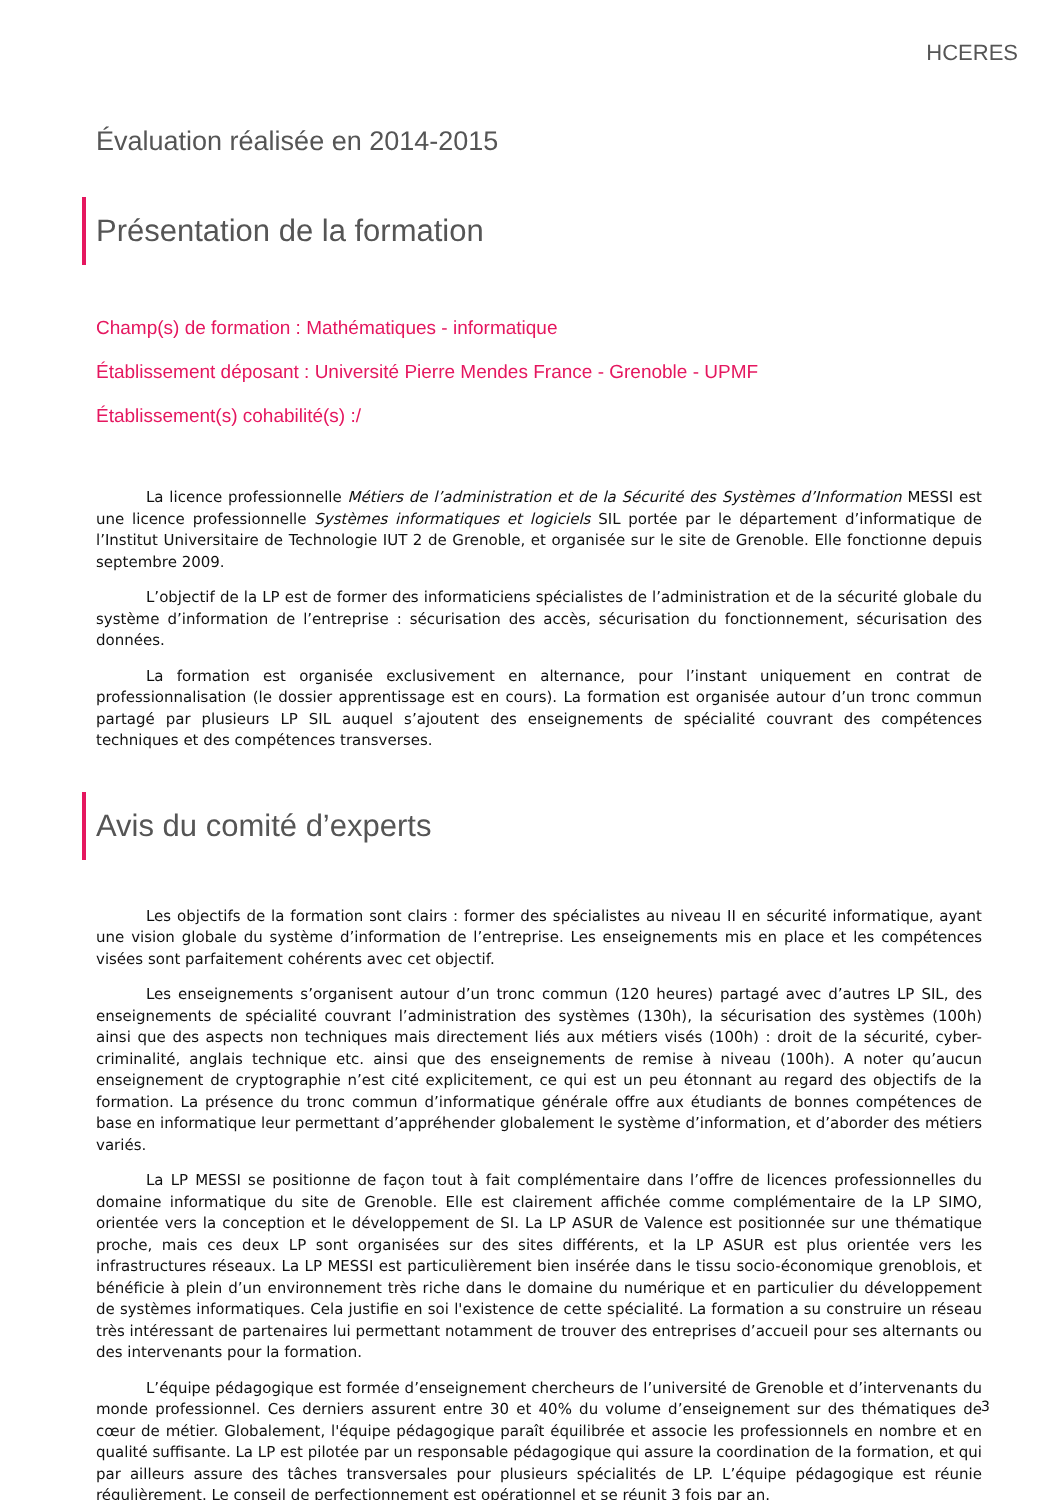HCERES
Évaluation réalisée en 2014-2015
Présentation de la formation
Champ(s) de formation : Mathématiques - informatique
Établissement déposant : Université Pierre Mendes France - Grenoble - UPMF
Établissement(s) cohabilité(s) :/
La licence professionnelle Métiers de l’administration et de la Sécurité des Systèmes d’Information MESSI est une licence professionnelle Systèmes informatiques et logiciels SIL portée par le département d’informatique de l’Institut Universitaire de Technologie IUT 2 de Grenoble, et organisée sur le site de Grenoble. Elle fonctionne depuis septembre 2009.
L’objectif de la LP est de former des informaticiens spécialistes de l’administration et de la sécurité globale du système d’information de l’entreprise : sécurisation des accès, sécurisation du fonctionnement, sécurisation des données.
La formation est organisée exclusivement en alternance, pour l’instant uniquement en contrat de professionnalisation (le dossier apprentissage est en cours). La formation est organisée autour d’un tronc commun partagé par plusieurs LP SIL auquel s’ajoutent des enseignements de spécialité couvrant des compétences techniques et des compétences transverses.
Avis du comité d’experts
Les objectifs de la formation sont clairs : former des spécialistes au niveau II en sécurité informatique, ayant une vision globale du système d’information de l’entreprise. Les enseignements mis en place et les compétences visées sont parfaitement cohérents avec cet objectif.
Les enseignements s’organisent autour d’un tronc commun (120 heures) partagé avec d’autres LP SIL, des enseignements de spécialité couvrant l’administration des systèmes (130h), la sécurisation des systèmes (100h) ainsi que des aspects non techniques mais directement liés aux métiers visés (100h) : droit de la sécurité, cyber-criminalité, anglais technique etc. ainsi que des enseignements de remise à niveau (100h). A noter qu’aucun enseignement de cryptographie n’est cité explicitement, ce qui est un peu étonnant au regard des objectifs de la formation. La présence du tronc commun d’informatique générale offre aux étudiants de bonnes compétences de base en informatique leur permettant d’appréhender globalement le système d’information, et d’aborder des métiers variés.
La LP MESSI se positionne de façon tout à fait complémentaire dans l’offre de licences professionnelles du domaine informatique du site de Grenoble. Elle est clairement affichée comme complémentaire de la LP SIMO, orientée vers la conception et le développement de SI. La LP ASUR de Valence est positionnée sur une thématique proche, mais ces deux LP sont organisées sur des sites différents, et la LP ASUR est plus orientée vers les infrastructures réseaux. La LP MESSI est particulièrement bien insérée dans le tissu socio-économique grenoblois, et bénéficie à plein d’un environnement très riche dans le domaine du numérique et en particulier du développement de systèmes informatiques. Cela justifie en soi l'existence de cette spécialité. La formation a su construire un réseau très intéressant de partenaires lui permettant notamment de trouver des entreprises d’accueil pour ses alternants ou des intervenants pour la formation.
L’équipe pédagogique est formée d’enseignement chercheurs de l’université de Grenoble et d’intervenants du monde professionnel. Ces derniers assurent entre 30 et 40% du volume d’enseignement sur des thématiques de cœur de métier. Globalement, l'équipe pédagogique paraît équilibrée et associe les professionnels en nombre et en qualité suffisante. La LP est pilotée par un responsable pédagogique qui assure la coordination de la formation, et qui par ailleurs assure des tâches transversales pour plusieurs spécialités de LP. L’équipe pédagogique est réunie régulièrement. Le conseil de perfectionnement est opérationnel et se réunit 3 fois par an.
3